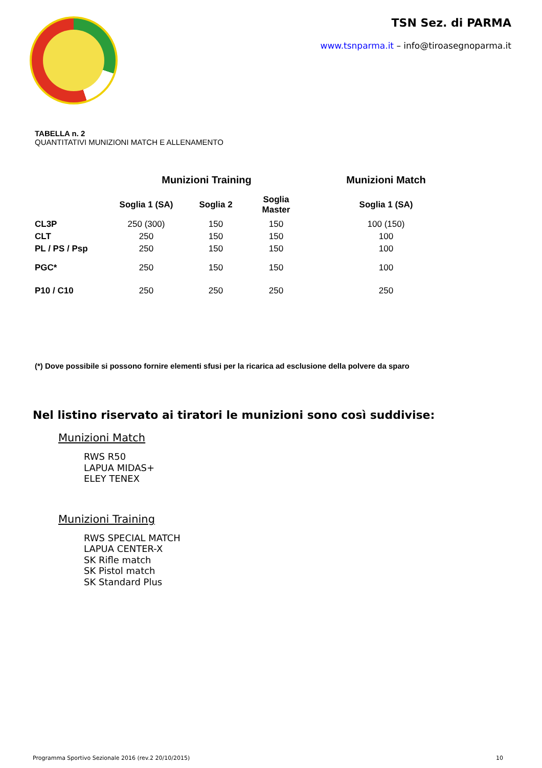TSN Sez. di PARMA
www.tsnparma.it – info@tiroasegnoparma.it
TABELLA n. 2
QUANTITATIVI MUNIZIONI MATCH E ALLENAMENTO
| | Munizioni Training | | | Munizioni Match |
| --- | --- | --- | --- | --- |
| | Soglia 1 (SA) | Soglia 2 | Soglia Master | Soglia 1 (SA) |
| CL3P | 250 (300) | 150 | 150 | 100 (150) |
| CLT | 250 | 150 | 150 | 100 |
| PL / PS / Psp | 250 | 150 | 150 | 100 |
| PGC* | 250 | 150 | 150 | 100 |
| P10 / C10 | 250 | 250 | 250 | 250 |
(*) Dove possibile si possono fornire elementi sfusi per la ricarica ad esclusione della polvere da sparo
Nel listino riservato ai tiratori le munizioni sono così suddivise:
Munizioni Match
RWS R50
LAPUA MIDAS+
ELEY TENEX
Munizioni Training
RWS SPECIAL MATCH
LAPUA CENTER-X
SK Rifle match
SK Pistol match
SK Standard Plus
Programma Sportivo Sezionale 2016 (rev.2 20/10/2015) 10